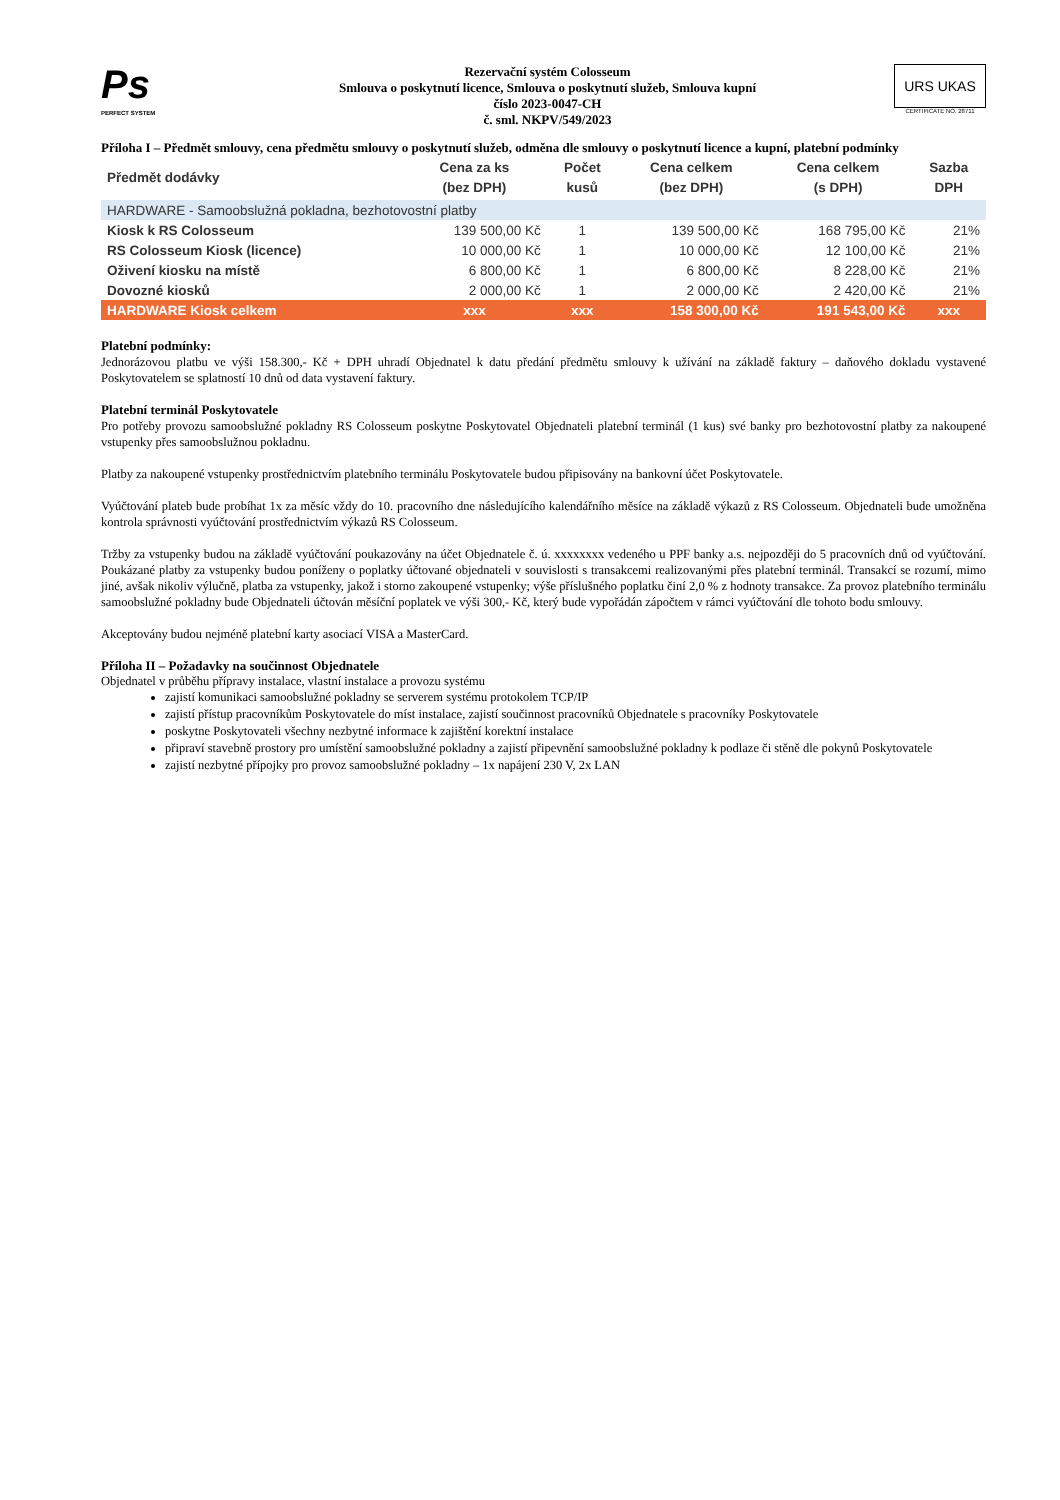Ps
PERFECT SYSTEM
Rezervační systém Colosseum
Smlouva o poskytnutí licence, Smlouva o poskytnutí služeb, Smlouva kupní
číslo 2023-0047-CH
č. sml. NKPV/549/2023
URS UKAS
CERTIFICATE NO. 28711
Příloha I – Předmět smlouvy, cena předmětu smlouvy o poskytnutí služeb, odměna dle smlouvy o poskytnutí licence a kupní, platební podmínky
| Předmět dodávky | Cena za ks (bez DPH) | Počet kusů | Cena celkem (bez DPH) | Cena celkem (s DPH) | Sazba DPH |
| --- | --- | --- | --- | --- | --- |
| HARDWARE - Samoobslužná pokladna, bezhotovostní platby | | | | | |
| Kiosk k RS Colosseum | 139 500,00 Kč | 1 | 139 500,00 Kč | 168 795,00 Kč | 21% |
| RS Colosseum Kiosk (licence) | 10 000,00 Kč | 1 | 10 000,00 Kč | 12 100,00 Kč | 21% |
| Oživení kiosku na místě | 6 800,00 Kč | 1 | 6 800,00 Kč | 8 228,00 Kč | 21% |
| Dovozné kiosků | 2 000,00 Kč | 1 | 2 000,00 Kč | 2 420,00 Kč | 21% |
| HARDWARE Kiosk celkem | xxx | xxx | 158 300,00 Kč | 191 543,00 Kč | xxx |
Platební podmínky:
Jednorázovou platbu ve výši 158.300,- Kč + DPH uhradí Objednatel k datu předání předmětu smlouvy k užívání na základě faktury – daňového dokladu vystavené Poskytovatelem se splatností 10 dnů od data vystavení faktury.
Platební terminál Poskytovatele
Pro potřeby provozu samoobslužné pokladny RS Colosseum poskytne Poskytovatel Objednateli platební terminál (1 kus) své banky pro bezhotovostní platby za nakoupené vstupenky přes samoobslužnou pokladnu.
Platby za nakoupené vstupenky prostřednictvím platebního terminálu Poskytovatele budou připisovány na bankovní účet Poskytovatele.
Vyúčtování plateb bude probíhat 1x za měsíc vždy do 10. pracovního dne následujícího kalendářního měsíce na základě výkazů z RS Colosseum. Objednateli bude umožněna kontrola správnosti vyúčtování prostřednictvím výkazů RS Colosseum.
Tržby za vstupenky budou na základě vyúčtování poukazovány na účet Objednatele č. ú. xxxxxxxx vedeného u PPF banky a.s. nejpozději do 5 pracovních dnů od vyúčtování. Poukázané platby za vstupenky budou poníženy o poplatky účtované objednateli v souvislosti s transakcemi realizovanými přes platební terminál. Transakcí se rozumí, mimo jiné, avšak nikoliv výlučně, platba za vstupenky, jakož i storno zakoupené vstupenky; výše příslušného poplatku činí 2,0 % z hodnoty transakce. Za provoz platebního terminálu samoobslužné pokladny bude Objednateli účtován měsíční poplatek ve výši 300,- Kč, který bude vypořádán zápočtem v rámci vyúčtování dle tohoto bodu smlouvy.
Akceptovány budou nejméně platební karty asociací VISA a MasterCard.
Příloha II – Požadavky na součinnost Objednatele
Objednatel v průběhu přípravy instalace, vlastní instalace a provozu systému
zajistí komunikaci samoobslužné pokladny se serverem systému protokolem TCP/IP
zajistí přístup pracovníkům Poskytovatele do míst instalace, zajistí součinnost pracovníků Objednatele s pracovníky Poskytovatele
poskytne Poskytovateli všechny nezbytné informace k zajištění korektní instalace
připraví stavebně prostory pro umístění samoobslužné pokladny a zajistí připevnění samoobslužné pokladny k podlaze či stěně dle pokynů Poskytovatele
zajistí nezbytné přípojky pro provoz samoobslužné pokladny – 1x napájení 230 V, 2x LAN